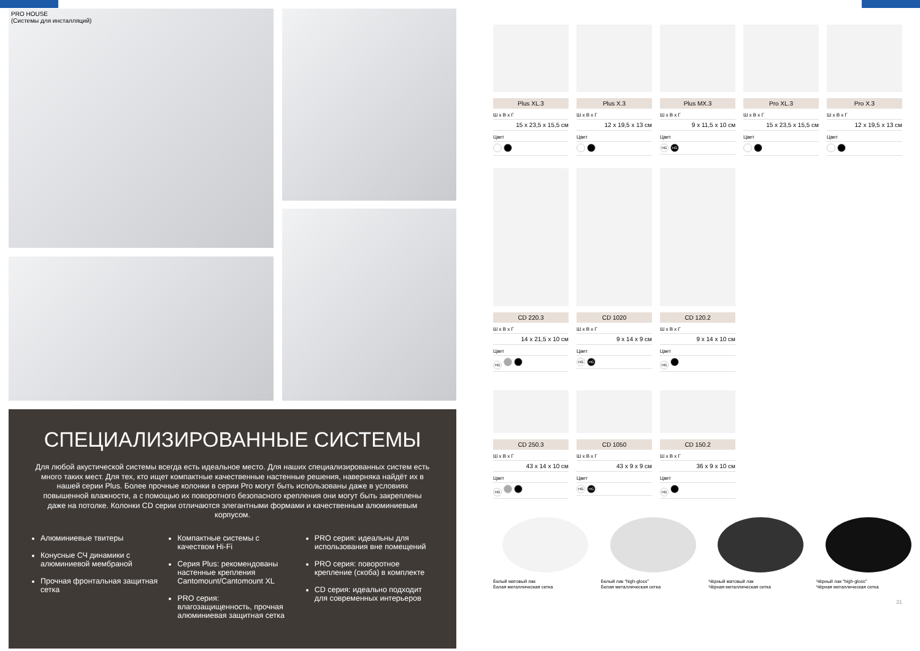PRO HOUSE
(Системы для инсталляций)
СПЕЦИАЛИЗИРОВАННЫЕ СИСТЕМЫ
Для любой акустической системы всегда есть идеальное место. Для наших специализированных систем есть много таких мест. Для тех, кто ищет компактные качественные настенные решения, наверняка найдёт их в нашей серии Plus. Более прочные колонки в серии Pro могут быть использованы даже в условиях повышенной влажности, а с помощью их поворотного безопасного крепления они могут быть закреплены даже на потолке. Колонки CD серии отличаются элегантными формами и качественным алюминиевым корпусом.
Алюминиевые твитеры
Конусные СЧ динамики с алюминиевой мембраной
Прочная фронтальная защитная сетка
Компактные системы с качеством Hi-Fi
Серия Plus: рекомендованы настенные крепления Cantomount/Cantomount XL
PRO серия: влагозащищенность, прочная алюминиевая защитная сетка
PRO серия: идеальны для использования вне помещений
PRO серия: поворотное крепление (скоба) в комплекте
CD серия: идеально подходит для современных интерьеров
Plus XL.3
Ш x В x Г
15 x 23,5 x 15,5 см
Цвет
Plus X.3
Ш x В x Г
12 x 19,5 x 13 см
Цвет
Plus MX.3
Ш x В x Г
9 x 11,5 x 10 см
Цвет
HG HG
Pro XL.3
Ш x В x Г
15 x 23,5 x 15,5 см
Цвет
Pro X.3
Ш x В x Г
12 x 19,5 x 13 см
Цвет
CD 220.3
Ш x В x Г
14 x 21,5 x 10 см
Цвет
HG
CD 1020
Ш x В x Г
9 x 14 x 9 см
Цвет
HG HG
CD 120.2
Ш x В x Г
9 x 14 x 10 см
Цвет
HG
CD 250.3
Ш x В x Г
43 x 14 x 10 см
Цвет
HG
CD 1050
Ш x В x Г
43 x 9 x 9 см
Цвет
HG HG
CD 150.2
Ш x В x Г
36 x 9 x 10 см
Цвет
HG
Белый матовый лак
Белая металлическая сетка
Белый лак “high-gloss”
Белая металлическая сетка
Чёрный матовый лак
Чёрная металлическая сетка
Чёрный лак “high-gloss”
Чёрная металлическая сетка
31